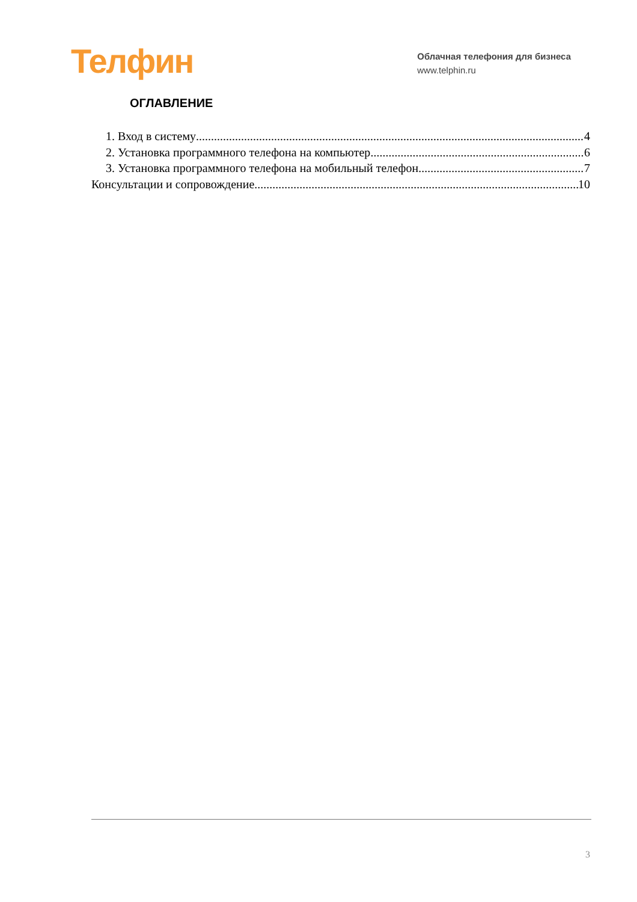Телфин
Облачная телефония для бизнеса
www.telphin.ru
ОГЛАВЛЕНИЕ
1. Вход в систему 4
2. Установка программного телефона на компьютер 6
3. Установка программного телефона на мобильный телефон 7
Консультации и сопровождение 10
3